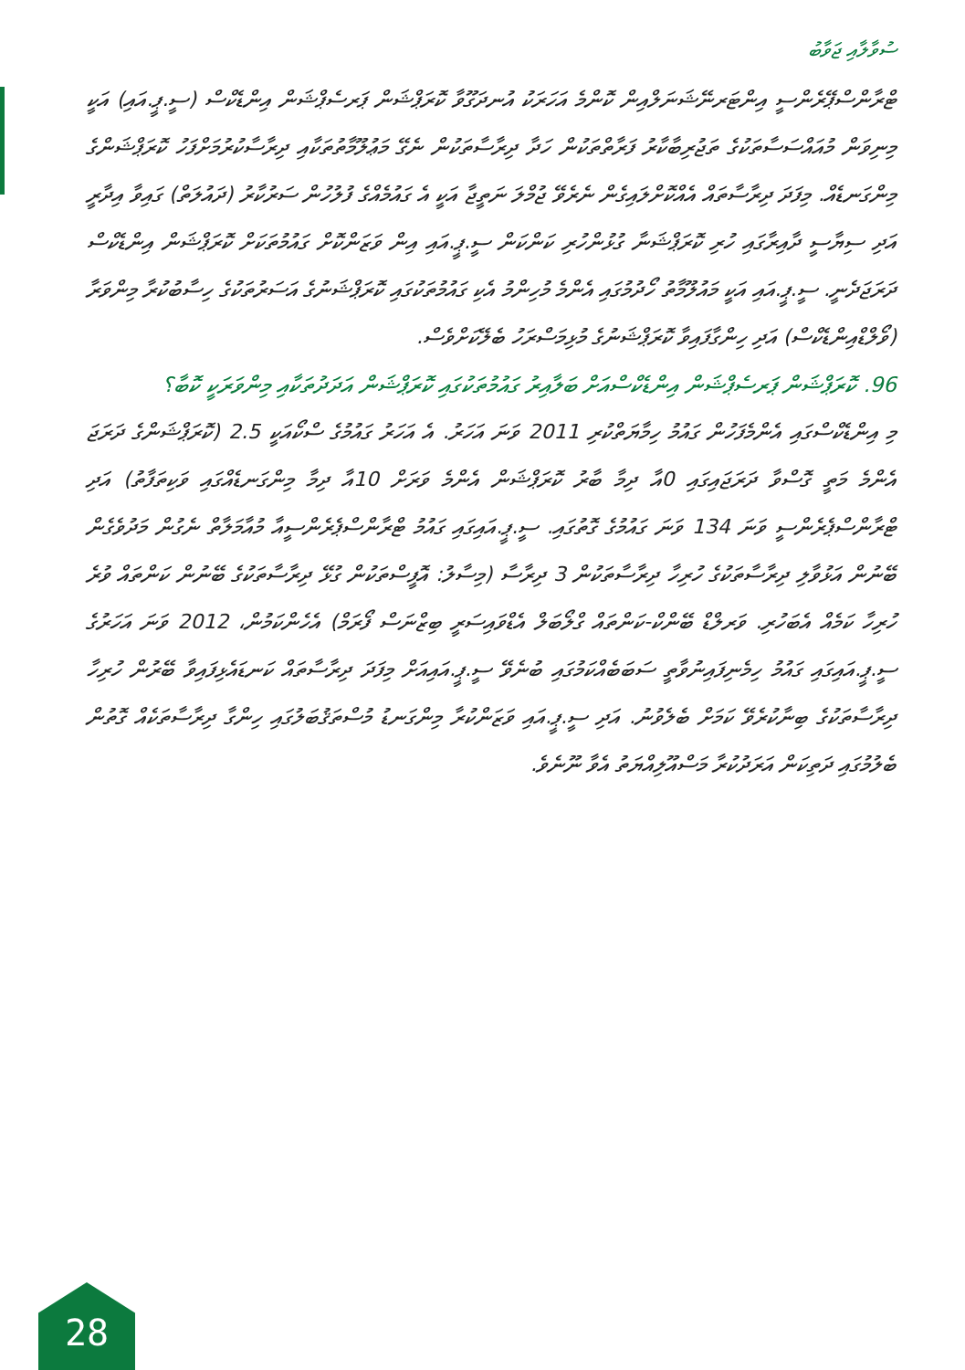ސުވާލާއި ޖަވާބު
ޓްރާންސްޕޭރެންސީ އިންޓަރނޭޝަނަލްއިން ކޮންމެ އަހަރަކު އުނދަގޫވާ ކޮރަޕްޝަން ޕަރސެޕްޝަން އިންޑެކްސް (ސީ.ޕީ.އައި) އަކީ މިނިވަން މުއައްސަސާތަކުގެ ތަޖުރިބާކާރު ފަރާތްތަކުން ހަދާ ދިރާސާތަކުން ނެގޭ މަޢުލޫމާތުތަކާއި ދިރާސާކުރުމަށްފަހު ކޮރަޕްޝަންގެ މިންގަނޑެއް. މިފަދަ ދިރާސާތައް އެއްކޮށްލައިގެން ނެރެވޭ ޖުމްލަ ނަތީޖާ އަކީ އެ ގައުމެއްގެ ފުލުހުން ސަރުކާރު (ދައުލަތް) ގައިވާ އިދާރީ އަދި ސިޔާސީ ދާއިރާގައި ހުރި ކޮރަޕްޝަނާ ގުޅުންހުރި ކަންކަން ސީ.ޕީ.އައި އިން ވަޒަންކޮށް ގައުމުތަކަށް ކޮރަޕްޝަން އިންޑެކްސް ދަރަޖަދެނީ. ސީ.ޕީ.އައި އަކީ މައުލޫމާތު ހޯދުމުގައި އެންމެ މުހިންމު އެކި ގައުމުތަކުގައި ކޮރަޕްޝަނުގެ އަސަރުތަކުގެ ހިސާބުކުރާ މިންވަރާ (ވޯލްޑްއިންޑެކްސް) އަދި ހިންގާފައިވާ ކޮރަޕްޝަނުގެ މުޅިމަސްރަހު ބެލޭކަށްވެސް.
96. ކޮރަޕްޝަން ޕަރސެޕްޝަން އިންޑެކްސްއަށް ބަލާއިރު ގައުމުތަކުގައި ކޮރަޕްޝަން އަދަދުތަކާއި މިންވަރަކީ ކޮބާ؟
މި އިންޑެކްސްގައި އެންމެފަހުން ގައުމު ހިމާޔަތްކުރި 2011 ވަނަ އަހަރު. އެ އަހަރު ގައުމުގެ ސްކޯއަކީ 2.5 (ކޮރަޕްޝަންގެ ދަރަޖަ އެންމެ މަތީ ގޮސްވާ ދަރަޖައިގައި 0އާ ދިމާ ބާރު ކޮރަޕްޝަން އެންމެ ވަރަށް 10އާ ދިމާ މިންގަނޑެއްގައި ވަކިތަފާތު) އަދި ޓްރާންސްޕެރެންސީ ވަނަ 134 ވަނަ ގައުމުގެ ގޮތުގައި. ސީ.ޕީ.އައިގައި ގައުމު ޓްރާންސްޕެރެންސީއާ މުއާމަލާތް ނެގުން މަދުވެގެން ބޭނުން އަޅުވާލި ދިރާސާތަކުގެ ހުރިހާ ދިރާސާތަކުން 3 ދިރާސާ (މިސާލު: އޮފީސްތަކުން ގުޅޭ ދިރާސާތަކުގެ ބޭނުން ކަންތައް ވުރެ ހުރިހާ ކަމެއް އެބަހުރި. ވަރލްޑް ބޭންކް-ކަންތައް ގްލޯބަލް އެޑްވައިސަރީ ބިޒްނަސް ފޯރަމް) އެހެންކަމުން، 2012 ވަނަ އަހަރުގެ ސީ.ޕީ.އައިގައި ގައުމު ހިމެނިފައިނުވާތީ ސަބަބެއްކަމުގައި ބުނެވޭ ސީ.ޕީ.އައިއަށް މިފަދަ ދިރާސާތައް ކަނޑައެޅިފައިވާ ބޭރުން ހުރިހާ ދިރާސާތަކުގެ ބިނާކުރެވޭ ކަމަށް ބެލެވުނު. އަދި ސީ.ޕީ.އައި ވަޒަންކުރާ މިންގަނޑު މުސްތަޤުބަލުގައި ހިންގާ ދިރާސާތަކެއް ގޮތުން ބެލުމުގައި ދަތިކަން އަރަދުކުރާ މަސްއޫލިއްޔަތު އެވާ ނޫނެވެ.
28